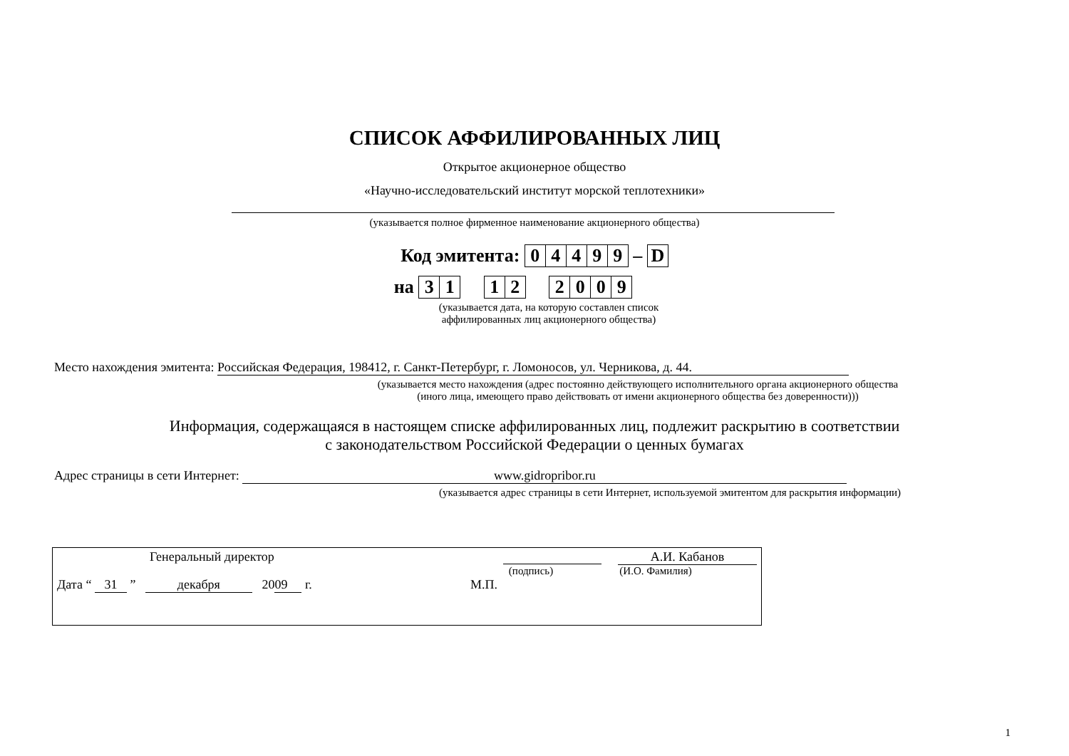СПИСОК АФФИЛИРОВАННЫХ ЛИЦ
Открытое акционерное общество
«Научно-исследовательский институт морской теплотехники»
(указывается полное фирменное наименование акционерного общества)
Код эмитента: 04499 – D
на 31 12 2009
(указывается дата, на которую составлен список
аффилированных лиц акционерного общества)
Место нахождения эмитента: Российская Федерация, 198412, г. Санкт-Петербург, г. Ломоносов, ул. Черникова, д. 44.
(указывается место нахождения (адрес постоянно действующего исполнительного органа акционерного общества
(иного лица, имеющего право действовать от имени акционерного общества без доверенности)))
Информация, содержащаяся в настоящем списке аффилированных лиц, подлежит раскрытию в соответствии
с законодательством Российской Федерации о ценных бумагах
Адрес страницы в сети Интернет: www.gidropribor.ru
(указывается адрес страницы в сети Интернет, используемой эмитентом для раскрытия информации)
Генеральный директор А.И. Кабанов
(подпись) (И.О. Фамилия)
Дата “ 31 ” декабря 20 09 г. М.П.
1